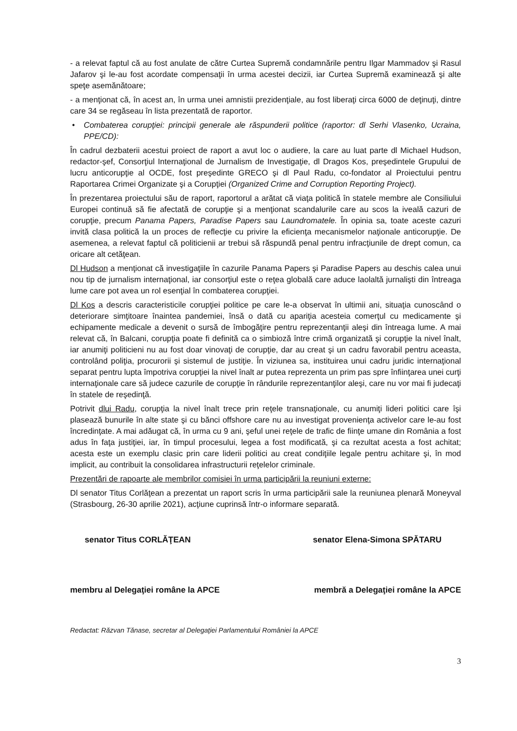- a relevat faptul că au fost anulate de către Curtea Supremă condamnările pentru Ilgar Mammadov şi Rasul Jafarov şi le-au fost acordate compensaţii în urma acestei decizii, iar Curtea Supremă examinează şi alte speţe asemănătoare;
- a menţionat că, în acest an, în urma unei amnistii prezidenţiale, au fost liberaţi circa 6000 de deţinuţi, dintre care 34 se regăseau în lista prezentată de raportor.
• Combaterea corupţiei: principii generale ale răspunderii politice (raportor: dl Serhi Vlasenko, Ucraina, PPE/CD):
În cadrul dezbaterii acestui proiect de raport a avut loc o audiere, la care au luat parte dl Michael Hudson, redactor-şef, Consorţiul Internaţional de Jurnalism de Investigaţie, dl Dragos Kos, preşedintele Grupului de lucru anticorupţie al OCDE, fost preşedinte GRECO şi dl Paul Radu, co-fondator al Proiectului pentru Raportarea Crimei Organizate şi a Corupţiei (Organized Crime and Corruption Reporting Project).
În prezentarea proiectului său de raport, raportorul a arătat că viaţa politică în statele membre ale Consiliului Europei continuă să fie afectată de corupţie şi a menţionat scandalurile care au scos la iveală cazuri de corupţie, precum Panama Papers, Paradise Papers sau Laundromatele. În opinia sa, toate aceste cazuri invită clasa politică la un proces de reflecţie cu privire la eficienţa mecanismelor naţionale anticorupţie. De asemenea, a relevat faptul că politicienii ar trebui să răspundă penal pentru infracţiunile de drept comun, ca oricare alt cetăţean.
Dl Hudson a menţionat că investigaţiile în cazurile Panama Papers şi Paradise Papers au deschis calea unui nou tip de jurnalism internaţional, iar consorţiul este o reţea globală care aduce laolaltă jurnalişti din întreaga lume care pot avea un rol esenţial în combaterea corupţiei.
Dl Kos a descris caracteristicile corupţiei politice pe care le-a observat în ultimii ani, situaţia cunoscând o deteriorare simţitoare înaintea pandemiei, însă o dată cu apariţia acesteia comerţul cu medicamente şi echipamente medicale a devenit o sursă de îmbogăţire pentru reprezentanţii aleşi din întreaga lume. A mai relevat că, în Balcani, corupţia poate fi definită ca o simbioză între crimă organizată şi corupţie la nivel înalt, iar anumiţi politicieni nu au fost doar vinovaţi de corupţie, dar au creat şi un cadru favorabil pentru aceasta, controlând poliţia, procurorii şi sistemul de justiţie. În viziunea sa, instituirea unui cadru juridic internaţional separat pentru lupta împotriva corupţiei la nivel înalt ar putea reprezenta un prim pas spre înfiinţarea unei curţi internaţionale care să judece cazurile de corupţie în rândurile reprezentanţilor aleşi, care nu vor mai fi judecaţi în statele de reşedinţă.
Potrivit dlui Radu, corupţia la nivel înalt trece prin reţele transnaţionale, cu anumiţi lideri politici care îşi plasează bunurile în alte state şi cu bănci offshore care nu au investigat provenienţa activelor care le-au fost încredinţate. A mai adăugat că, în urma cu 9 ani, şeful unei reţele de trafic de fiinţe umane din România a fost adus în faţa justiţiei, iar, în timpul procesului, legea a fost modificată, şi ca rezultat acesta a fost achitat; acesta este un exemplu clasic prin care liderii politici au creat condiţiile legale pentru achitare şi, în mod implicit, au contribuit la consolidarea infrastructurii reţelelor criminale.
Prezentări de rapoarte ale membrilor comisiei în urma participării la reuniuni externe:
Dl senator Titus Corlăţean a prezentat un raport scris în urma participării sale la reuniunea plenară Moneyval (Strasbourg, 26-30 aprilie 2021), acţiune cuprinsă într-o informare separată.
senator Titus CORLĂŢEAN senator Elena-Simona SPĂTARU
membru al Delegaţiei române la APCE
membră a Delegaţiei române la APCE
Redactat: Răzvan Tănase, secretar al Delegaţiei Parlamentului României la APCE
3